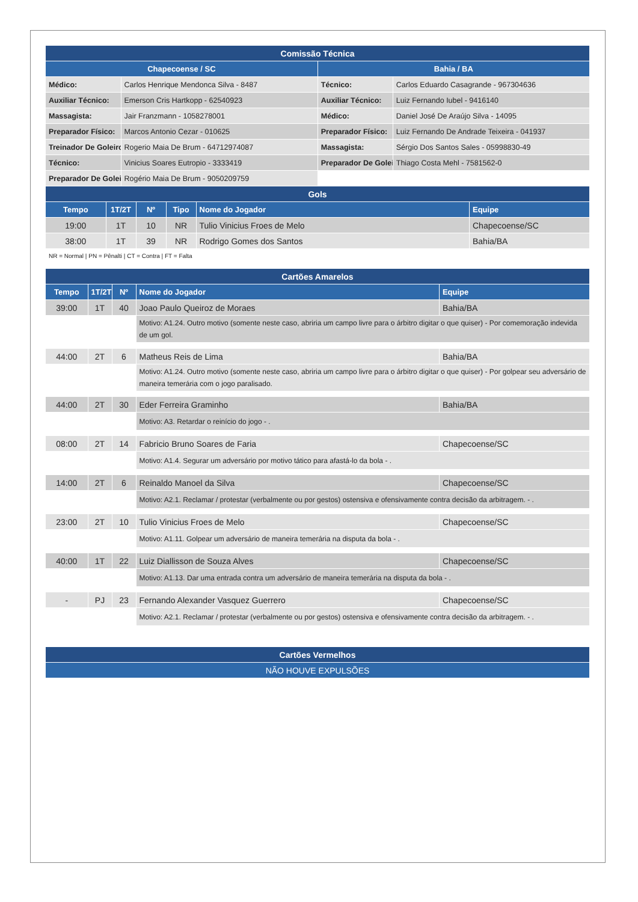| Comissão Técnica | | | |
| Chapecoense / SC | | Bahia / BA | |
| Médico: | Carlos Henrique Mendonca Silva - 8487 | Técnico: | Carlos Eduardo Casagrande - 967304636 |
| Auxiliar Técnico: | Emerson Cris Hartkopp - 62540923 | Auxiliar Técnico: | Luiz Fernando Iubel - 9416140 |
| Massagista: | Jair Franzmann - 1058278001 | Médico: | Daniel José De Araújo Silva - 14095 |
| Preparador Físico: | Marcos Antonio Cezar - 010625 | Preparador Físico: | Luiz Fernando De Andrade Teixeira - 041937 |
| Treinador De Goleiro | Rogerio Maia De Brum - 64712974087 | Massagista: | Sérgio Dos Santos Sales - 05998830-49 |
| Técnico: | Vinicius Soares Eutropio - 3333419 | Preparador De Golei | Thiago Costa Mehl - 7581562-0 |
| Preparador De Golei | Rogério Maia De Brum - 9050209759 | | |
| Gols | | | | | |
| Tempo | 1T/2T | Nº | Tipo | Nome do Jogador | Equipe |
| 19:00 | 1T | 10 | NR | Tulio Vinicius Froes de Melo | Chapecoense/SC |
| 38:00 | 1T | 39 | NR | Rodrigo Gomes dos Santos | Bahia/BA |
NR = Normal | PN = Pênalti | CT = Contra | FT = Falta
| Cartões Amarelos | | | | |
| Tempo | 1T/2T | Nº | Nome do Jogador | Equipe |
| 39:00 | 1T | 40 | Joao Paulo Queiroz de Moraes | Bahia/BA |
| | | | Motivo: A1.24. Outro motivo (somente neste caso, abriria um campo livre para o árbitro digitar o que quiser) - Por comemoração indevida de um gol. | |
| 44:00 | 2T | 6 | Matheus Reis de Lima | Bahia/BA |
| | | | Motivo: A1.24. Outro motivo (somente neste caso, abriria um campo livre para o árbitro digitar o que quiser) - Por golpear seu adversário de maneira temerária com o jogo paralisado. | |
| 44:00 | 2T | 30 | Eder Ferreira Graminho | Bahia/BA |
| | | | Motivo: A3. Retardar o reinício do jogo - . | |
| 08:00 | 2T | 14 | Fabricio Bruno Soares de Faria | Chapecoense/SC |
| | | | Motivo: A1.4. Segurar um adversário por motivo tático para afastá-lo da bola - . | |
| 14:00 | 2T | 6 | Reinaldo Manoel da Silva | Chapecoense/SC |
| | | | Motivo: A2.1. Reclamar / protestar (verbalmente ou por gestos) ostensiva e ofensivamente contra decisão da arbitragem. - . | |
| 23:00 | 2T | 10 | Tulio Vinicius Froes de Melo | Chapecoense/SC |
| | | | Motivo: A1.11. Golpear um adversário de maneira temerária na disputa da bola - . | |
| 40:00 | 1T | 22 | Luiz Diallisson de Souza Alves | Chapecoense/SC |
| | | | Motivo: A1.13. Dar uma entrada contra um adversário de maneira temerária na disputa da bola - . | |
| - | PJ | 23 | Fernando Alexander Vasquez Guerrero | Chapecoense/SC |
| | | | Motivo: A2.1. Reclamar / protestar (verbalmente ou por gestos) ostensiva e ofensivamente contra decisão da arbitragem. - . | |
| Cartões Vermelhos |
| NÃO HOUVE EXPULSÕES |